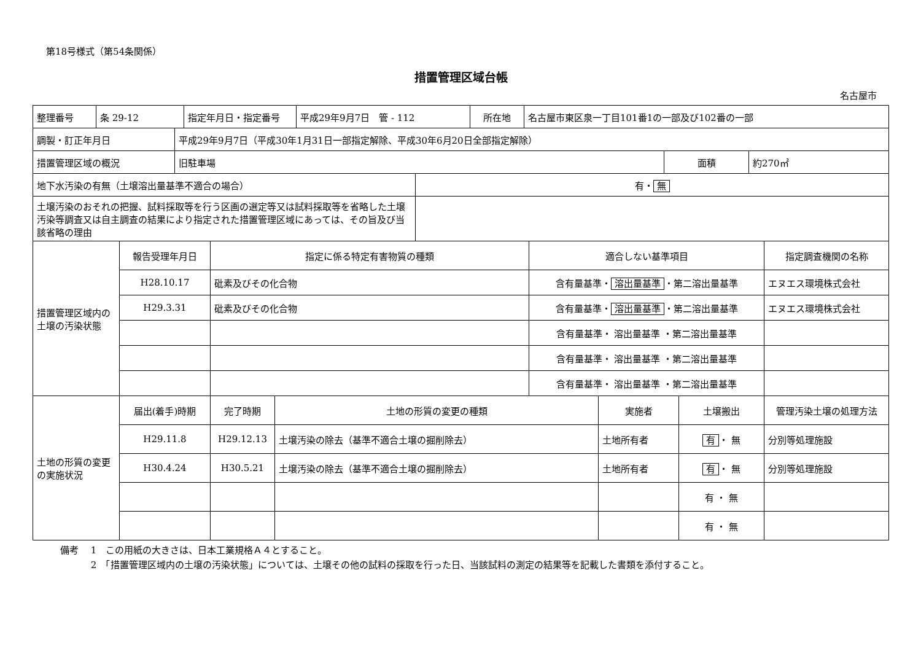第18号様式（第54条関係）
措置管理区域台帳
名古屋市
| 整理番号 | 条 29-12 | 指定年月日・指定番号 | 平成29年9月7日 管 - 112 | 所在地 | 名古屋市東区泉一丁目101番1の一部及び102番の一部 |
| 調製・訂正年月日 | 平成29年9月7日（平成30年1月31日一部指定解除、平成30年6月20日全部指定解除） | | |
| 措置管理区域の概況 | 旧駐車場 | 面積 | 約270㎡ |
| 地下水汚染の有無（土壌溶出量基準不適合の場合） | 有・ 無 |
| 土壌汚染のおそれの把握、試料採取等を行う区画の選定等又は試料採取等を省略した土壌汚染等調査又は自主調査の結果により指定された措置管理区域にあっては、その旨及び当該省略の理由 | |
| 措置管理区域内の土壌の汚染状態 | 報告受理年月日 | 指定に係る特定有害物質の種類 | 適合しない基準項目 | 指定調査機関の名称 |
| | H28.10.17 | 砒素及びその化合物 | 含有量基準・ 溶出量基準 ・第二溶出量基準 | エヌエス環境株式会社 |
| | H29.3.31 | 砒素及びその化合物 | 含有量基準・ 溶出量基準 ・第二溶出量基準 | エヌエス環境株式会社 |
| | | | 含有量基準・ 溶出量基準 ・第二溶出量基準 | |
| | | | 含有量基準・ 溶出量基準 ・第二溶出量基準 | |
| | | | 含有量基準・ 溶出量基準 ・第二溶出量基準 | |
| 土地の形質の変更の実施状況 | 届出(着手)時期 | 完了時期 | 土地の形質の変更の種類 | 実施者 | 土壌搬出 | 管理汚染土壌の処理方法 |
| | H29.11.8 | H29.12.13 | 土壌汚染の除去（基準不適合土壌の掘削除去） | 土地所有者 | 有 ・ 無 | 分別等処理施設 |
| | H30.4.24 | H30.5.21 | 土壌汚染の除去（基準不適合土壌の掘削除去） | 土地所有者 | 有 ・ 無 | 分別等処理施設 |
| | | | | | 有 ・ 無 | |
| | | | | | 有 ・ 無 | |
備考　 1　この用紙の大きさは、日本工業規格Ａ４とすること。
　　　 2　「措置管理区域内の土壌の汚染状態」については、土壌その他の試料の採取を行った日、当該試料の測定の結果等を記載した書類を添付すること。